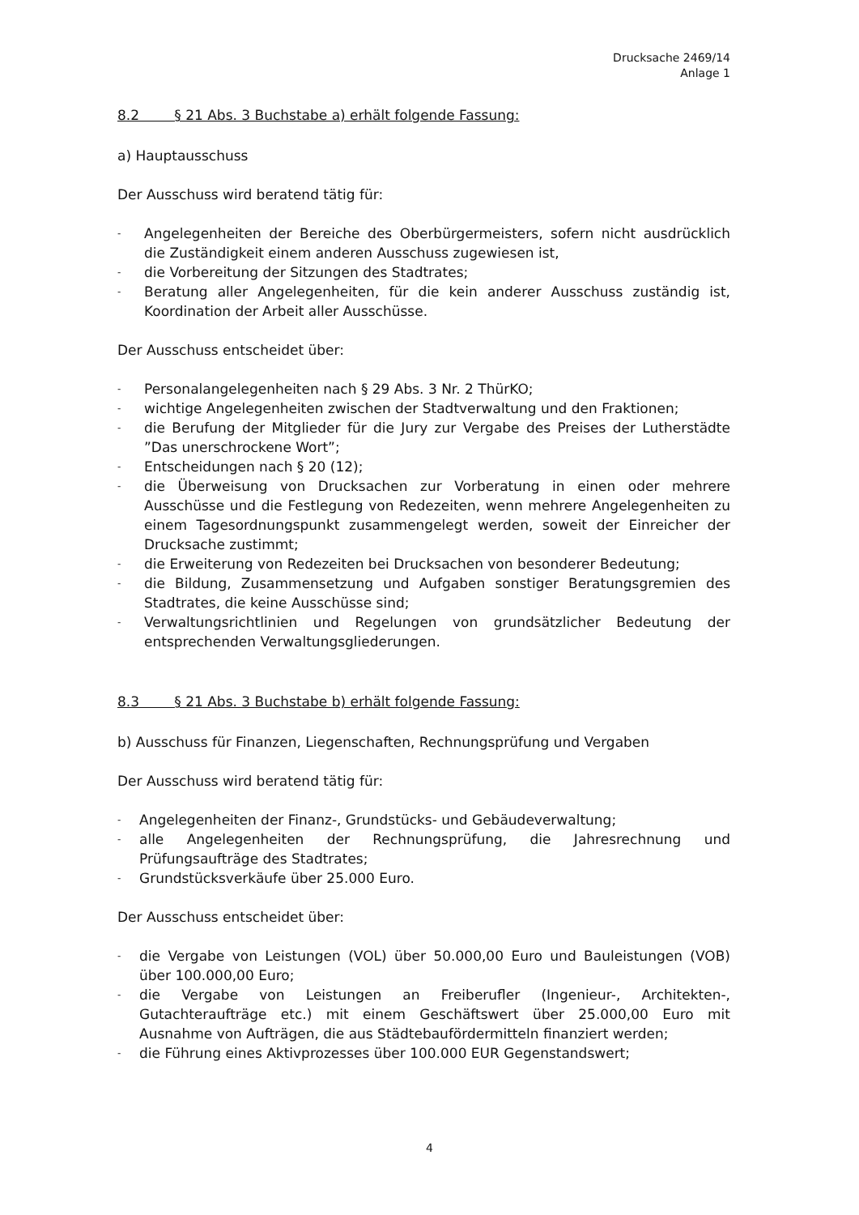Drucksache 2469/14
Anlage 1
8.2 § 21 Abs. 3 Buchstabe a) erhält folgende Fassung:
a) Hauptausschuss
Der Ausschuss wird beratend tätig für:
- Angelegenheiten der Bereiche des Oberbürgermeisters, sofern nicht ausdrücklich die Zuständigkeit einem anderen Ausschuss zugewiesen ist,
- die Vorbereitung der Sitzungen des Stadtrates;
- Beratung aller Angelegenheiten, für die kein anderer Ausschuss zuständig ist, Koordination der Arbeit aller Ausschüsse.
Der Ausschuss entscheidet über:
- Personalangelegenheiten nach § 29 Abs. 3 Nr. 2 ThürKO;
- wichtige Angelegenheiten zwischen der Stadtverwaltung und den Fraktionen;
- die Berufung der Mitglieder für die Jury zur Vergabe des Preises der Lutherstädte ”Das unerschrockene Wort”;
- Entscheidungen nach § 20 (12);
- die Überweisung von Drucksachen zur Vorberatung in einen oder mehrere Ausschüsse und die Festlegung von Redezeiten, wenn mehrere Angelegenheiten zu einem Tagesordnungspunkt zusammengelegt werden, soweit der Einreicher der Drucksache zustimmt;
- die Erweiterung von Redezeiten bei Drucksachen von besonderer Bedeutung;
- die Bildung, Zusammensetzung und Aufgaben sonstiger Beratungsgremien des Stadtrates, die keine Ausschüsse sind;
- Verwaltungsrichtlinien und Regelungen von grundsätzlicher Bedeutung der entsprechenden Verwaltungsgliederungen.
8.3 § 21 Abs. 3 Buchstabe b) erhält folgende Fassung:
b) Ausschuss für Finanzen, Liegenschaften, Rechnungsprüfung und Vergaben
Der Ausschuss wird beratend tätig für:
- Angelegenheiten der Finanz-, Grundstücks- und Gebäudeverwaltung;
- alle Angelegenheiten der Rechnungsprüfung, die Jahresrechnung und Prüfungsaufträge des Stadtrates;
- Grundstücksverkäufe über 25.000 Euro.
Der Ausschuss entscheidet über:
- die Vergabe von Leistungen (VOL) über 50.000,00 Euro und Bauleistungen (VOB) über 100.000,00 Euro;
- die Vergabe von Leistungen an Freiberufler (Ingenieur-, Architekten-, Gutachteraufträge etc.) mit einem Geschäftswert über 25.000,00 Euro mit Ausnahme von Aufträgen, die aus Städtebaufördermitteln finanziert werden;
- die Führung eines Aktivprozesses über 100.000 EUR Gegenstandswert;
4